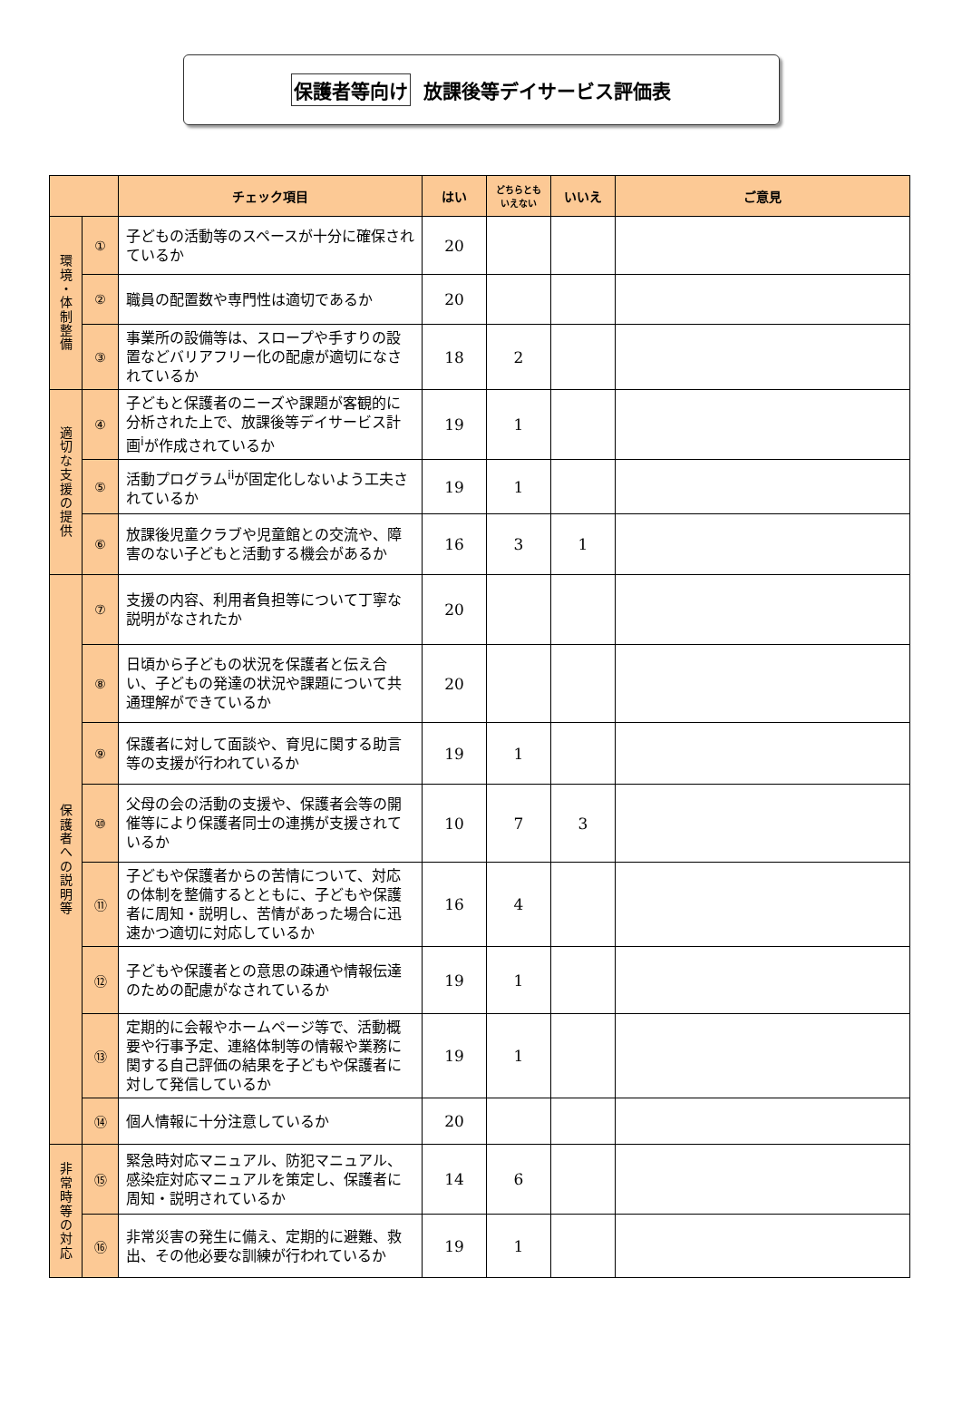保護者等向け 放課後等デイサービス評価表
| | | チェック項目 | はい | どちらとも いえない | いいえ | ご意見 |
| --- | --- | --- | --- | --- | --- | --- |
| 環 境 ・ 体 制 整 備 | ① | 子どもの活動等のスペースが十分に確保されているか | 20 | | | |
| | ② | 職員の配置数や専門性は適切であるか | 20 | | | |
| | ③ | 事業所の設備等は、スロープや手すりの設置などバリアフリー化の配慮が適切になされているか | 18 | 2 | | |
| 適 切 な 支 援 の 提 供 | ④ | 子どもと保護者のニーズや課題が客観的に分析された上で、放課後等デイサービス計画<sup>i</sup>が作成されているか | 19 | 1 | | |
| | ⑤ | 活動プログラム<sup>ii</sup>が固定化しないよう工夫されているか | 19 | 1 | | |
| | ⑥ | 放課後児童クラブや児童館との交流や、障害のない子どもと活動する機会があるか | 16 | 3 | 1 | |
| 保 護 者 へ の 説 明 等 | ⑦ | 支援の内容、利用者負担等について丁寧な説明がなされたか | 20 | | | |
| | ⑧ | 日頃から子どもの状況を保護者と伝え合い、子どもの発達の状況や課題について共通理解ができているか | 20 | | | |
| | ⑨ | 保護者に対して面談や、育児に関する助言等の支援が行われているか | 19 | 1 | | |
| | ⑩ | 父母の会の活動の支援や、保護者会等の開催等により保護者同士の連携が支援されているか | 10 | 7 | 3 | |
| | ⑪ | 子どもや保護者からの苦情について、対応の体制を整備するとともに、子どもや保護者に周知・説明し、苦情があった場合に迅速かつ適切に対応しているか | 16 | 4 | | |
| | ⑫ | 子どもや保護者との意思の疎通や情報伝達のための配慮がなされているか | 19 | 1 | | |
| | ⑬ | 定期的に会報やホームページ等で、活動概要や行事予定、連絡体制等の情報や業務に関する自己評価の結果を子どもや保護者に対して発信しているか | 19 | 1 | | |
| | ⑭ | 個人情報に十分注意しているか | 20 | | | |
| 非 常 時 等 の 対 応 | ⑮ | 緊急時対応マニュアル、防犯マニュアル、感染症対応マニュアルを策定し、保護者に周知・説明されているか | 14 | 6 | | |
| | ⑯ | 非常災害の発生に備え、定期的に避難、救出、その他必要な訓練が行われているか | 19 | 1 | | |